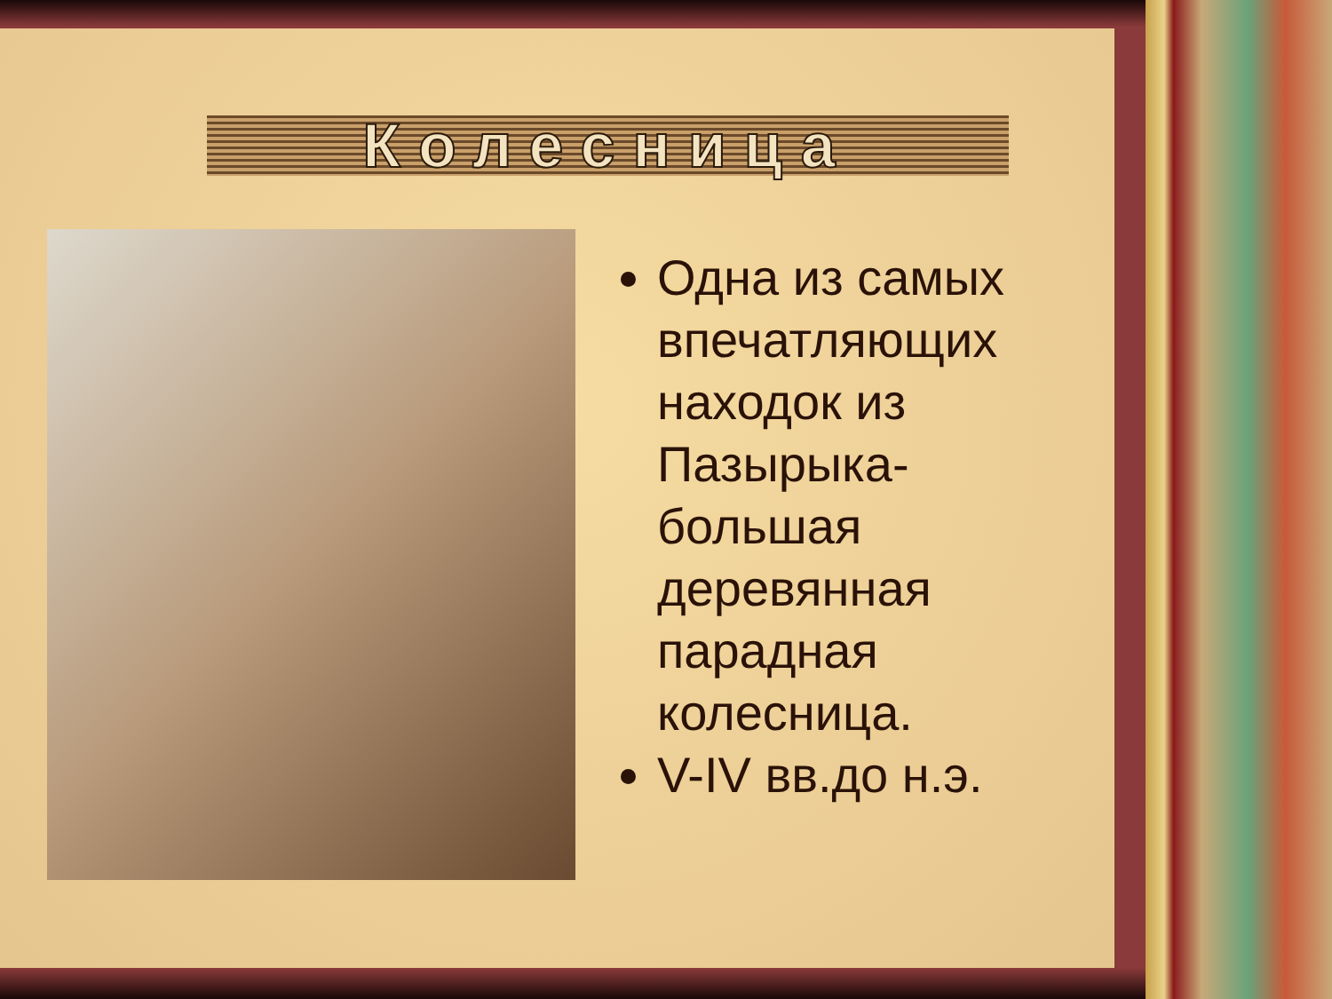Колесница
Одна из самых впечатляющих находок из Пазырыка-большая деревянная парадная колесница.
V-IV вв.до н.э.